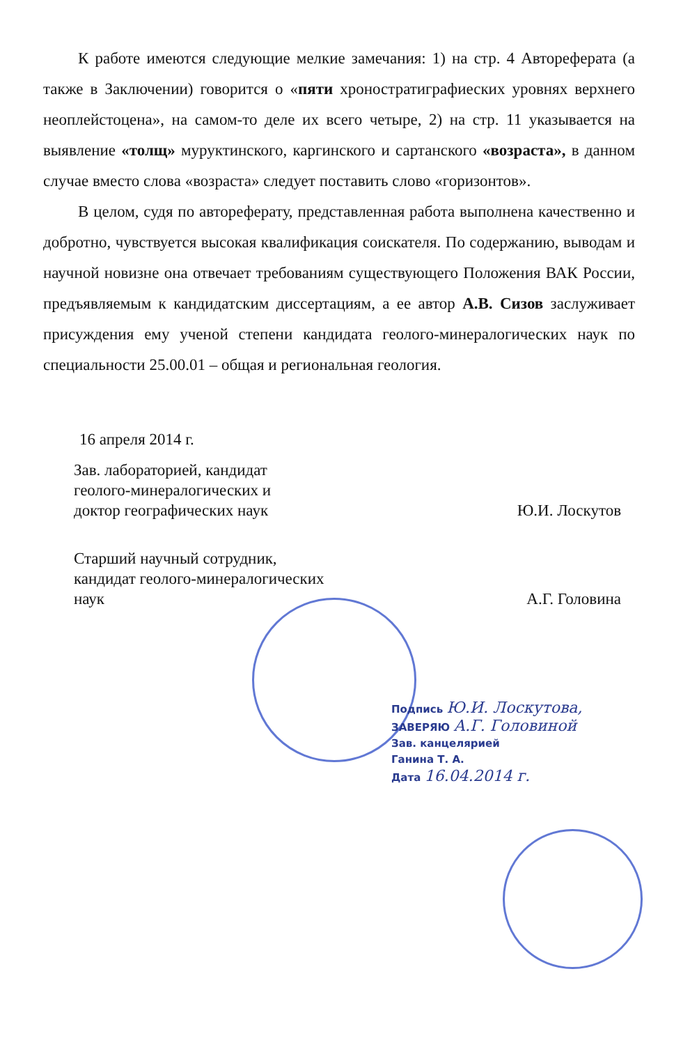К работе имеются следующие мелкие замечания: 1) на стр. 4 Автореферата (а также в Заключении) говорится о «пяти хроностратиграфиеских уровнях верхнего неоплейстоцена», на самом-то деле их всего четыре, 2) на стр. 11 указывается на выявление «толщ» муруктинского, каргинского и сартанского «возраста», в данном случае вместо слова «возраста» следует поставить слово «горизонтов».
В целом, судя по автореферату, представленная работа выполнена качественно и добротно, чувствуется высокая квалификация соискателя. По содержанию, выводам и научной новизне она отвечает требованиям существующего Положения ВАК России, предъявляемым к кандидатским диссертациям, а ее автор А.В. Сизов заслуживает присуждения ему ученой степени кандидата геолого-минералогических наук по специальности 25.00.01 – общая и региональная геология.
16 апреля 2014 г.
Зав. лабораторией, кандидат
геолого-минералогических и
доктор географических наук
Ю.И. Лоскутов
Старший научный сотрудник,
кандидат геолого-минералогических
наук
А.Г. Головина
Подпись Ю.И. Лоскутова,
ЗАВЕРЯЮ А.Г. Головиной
Зав. канцелярией
Ганина Т. А.
Дата 16.04.2014 г.